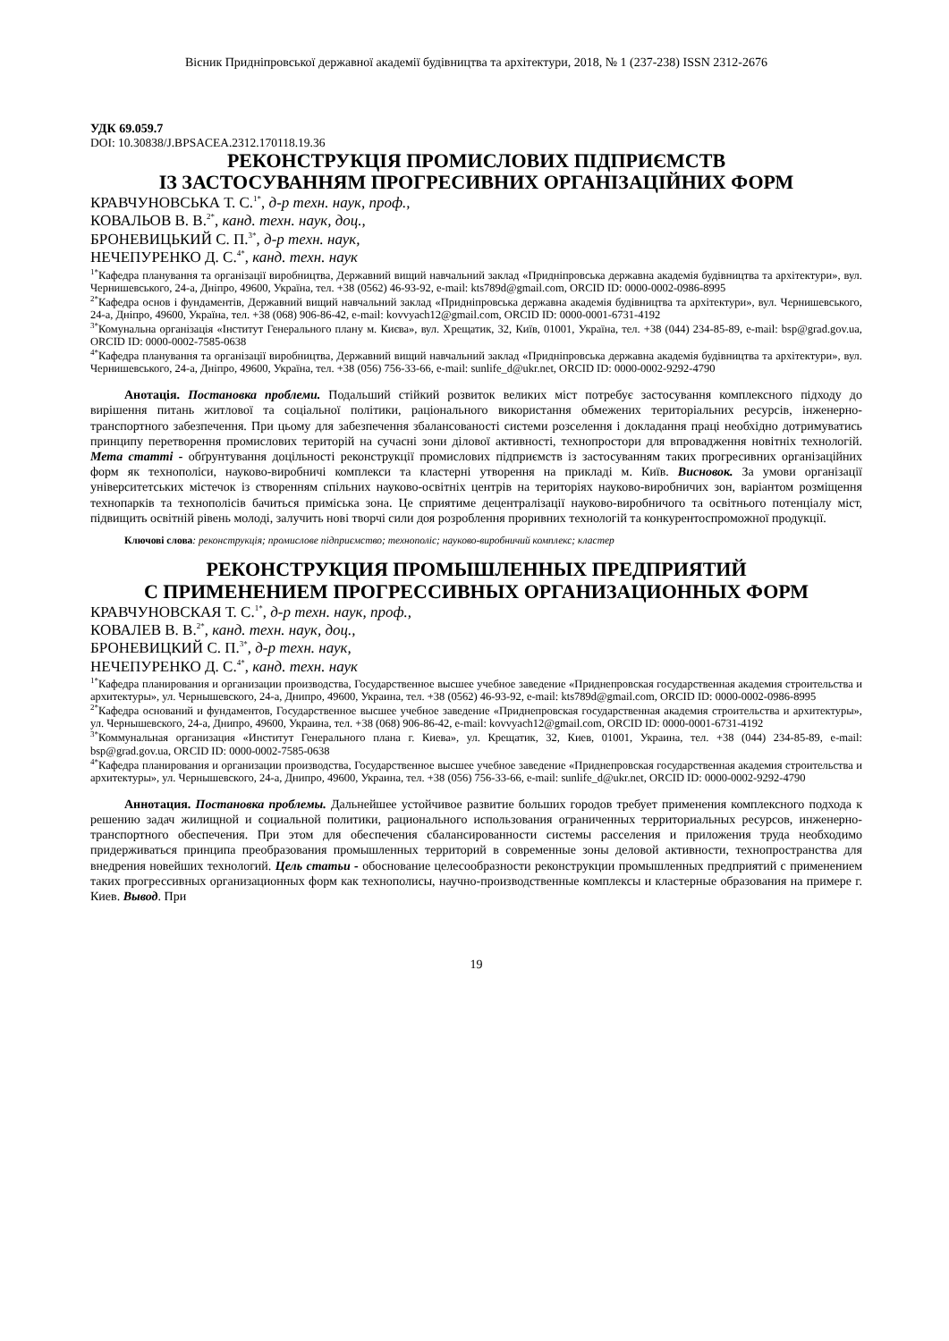Вісник Придніпровської державної академії будівництва та архітектури, 2018, № 1 (237-238) ISSN 2312-2676
УДК 69.059.7
DOI: 10.30838/J.BPSACEA.2312.170118.19.36
РЕКОНСТРУКЦІЯ ПРОМИСЛОВИХ ПІДПРИЄМСТВ
ІЗ ЗАСТОСУВАННЯМ ПРОГРЕСИВНИХ ОРГАНІЗАЦІЙНИХ ФОРМ
КРАВЧУНОВСЬКА Т. С.<sup>1*</sup>, д-р техн. наук, проф.,
КОВАЛЬОВ В. В.<sup>2*</sup>, канд. техн. наук, доц.,
БРОНЕВИЦЬКИЙ С. П.<sup>3*</sup>, д-р техн. наук,
НЕЧЕПУРЕНКО Д. С.<sup>4*</sup>, канд. техн. наук
<sup>1*</sup>Кафедра планування та організації виробництва, Державний вищий навчальний заклад «Придніпровська державна академія будівництва та архітектури», вул. Чернишевського, 24-а, Дніпро, 49600, Україна, тел. +38 (0562) 46-93-92, e-mail: kts789d@gmail.com, ORCID ID: 0000-0002-0986-8995
<sup>2*</sup>Кафедра основ і фундаментів, Державний вищий навчальний заклад «Придніпровська державна академія будівництва та архітектури», вул. Чернишевського, 24-а, Дніпро, 49600, Україна, тел. +38 (068) 906-86-42, e-mail: kovvyach12@gmail.com, ORCID ID: 0000-0001-6731-4192
<sup>3*</sup>Комунальна організація «Інститут Генерального плану м. Києва», вул. Хрещатик, 32, Київ, 01001, Україна, тел. +38 (044) 234-85-89, e-mail: bsp@grad.gov.ua, ORCID ID: 0000-0002-7585-0638
<sup>4*</sup>Кафедра планування та організації виробництва, Державний вищий навчальний заклад «Придніпровська державна академія будівництва та архітектури», вул. Чернишевського, 24-а, Дніпро, 49600, Україна, тел. +38 (056) 756-33-66, e-mail: sunlife_d@ukr.net, ORCID ID: 0000-0002-9292-4790
Анотація. Постановка проблеми. Подальший стійкий розвиток великих міст потребує застосування комплексного підходу до вирішення питань житлової та соціальної політики, раціонального використання обмежених територіальних ресурсів, інженерно-транспортного забезпечення. При цьому для забезпечення збалансованості системи розселення і докладання праці необхідно дотримуватись принципу перетворення промислових територій на сучасні зони ділової активності, технопростори для впровадження новітніх технологій. Мета статті - обґрунтування доцільності реконструкції промислових підприємств із застосуванням таких прогресивних організаційних форм як технополіси, науково-виробничі комплекси та кластерні утворення на прикладі м. Київ. Висновок. За умови організації університетських містечок із створенням спільних науково-освітніх центрів на територіях науково-виробничих зон, варіантом розміщення технопарків та технополісів бачиться приміська зона. Це сприятиме децентралізації науково-виробничого та освітнього потенціалу міст, підвищить освітній рівень молоді, залучить нові творчі сили доя розроблення проривних технологій та конкурентоспроможної продукції.
Ключові слова: реконструкція; промислове підприємство; технополіс; науково-виробничий комплекс; кластер
РЕКОНСТРУКЦИЯ ПРОМЫШЛЕННЫХ ПРЕДПРИЯТИЙ
С ПРИМЕНЕНИЕМ ПРОГРЕССИВНЫХ ОРГАНИЗАЦИОННЫХ ФОРМ
КРАВЧУНОВСКАЯ Т. С.<sup>1*</sup>, д-р техн. наук, проф.,
КОВАЛЕВ В. В.<sup>2*</sup>, канд. техн. наук, доц.,
БРОНЕВИЦКИЙ С. П.<sup>3*</sup>, д-р техн. наук,
НЕЧЕПУРЕНКО Д. С.<sup>4*</sup>, канд. техн. наук
<sup>1*</sup>Кафедра планирования и организации производства, Государственное высшее учебное заведение «Приднепровская государственная академия строительства и архитектуры», ул. Чернышевского, 24-а, Днипро, 49600, Украина, тел. +38 (0562) 46-93-92, e-mail: kts789d@gmail.com, ORCID ID: 0000-0002-0986-8995
<sup>2*</sup>Кафедра оснований и фундаментов, Государственное высшее учебное заведение «Приднепровская государственная академия строительства и архитектуры», ул. Чернышевского, 24-а, Днипро, 49600, Украина, тел. +38 (068) 906-86-42, e-mail: kovvyach12@gmail.com, ORCID ID: 0000-0001-6731-4192
<sup>3*</sup>Коммунальная организация «Институт Генерального плана г. Киева», ул. Крещатик, 32, Киев, 01001, Украина, тел. +38 (044) 234-85-89, e-mail: bsp@grad.gov.ua, ORCID ID: 0000-0002-7585-0638
<sup>4*</sup>Кафедра планирования и организации производства, Государственное высшее учебное заведение «Приднепровская государственная академия строительства и архитектуры», ул. Чернышевского, 24-а, Днипро, 49600, Украина, тел. +38 (056) 756-33-66, e-mail: sunlife_d@ukr.net, ORCID ID: 0000-0002-9292-4790
Аннотация. Постановка проблемы. Дальнейшее устойчивое развитие больших городов требует применения комплексного подхода к решению задач жилищной и социальной политики, рационального использования ограниченных территориальных ресурсов, инженерно-транспортного обеспечения. При этом для обеспечения сбалансированности системы расселения и приложения труда необходимо придерживаться принципа преобразования промышленных территорий в современные зоны деловой активности, технопространства для внедрения новейших технологий. Цель статьи - обоснование целесообразности реконструкции промышленных предприятий с применением таких прогрессивных организационных форм как технополисы, научно-производственные комплексы и кластерные образования на примере г. Киев. Вывод. При
19